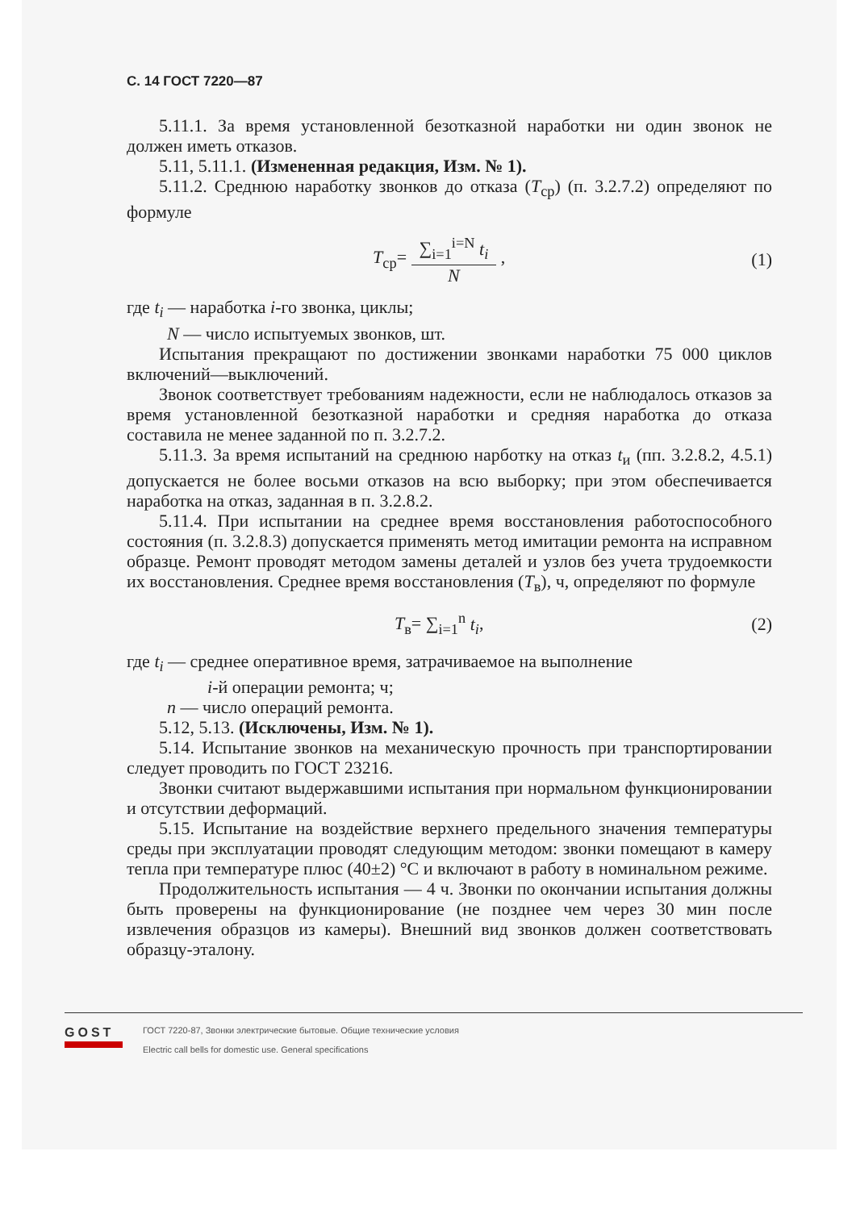С. 14 ГОСТ 7220—87
5.11.1. За время установленной безотказной наработки ни один звонок не должен иметь отказов.
5.11, 5.11.1. (Измененная редакция, Изм. № 1).
5.11.2. Среднюю наработку звонков до отказа (T<sub>ср</sub>) (п. 3.2.7.2) определяют по формуле
T<sub>ср</sub>= ∑<sub>i=1</sub><sup>i=N</sup> t<sub>i</sub> N , (1)
где t<sub>i</sub> — наработка i-го звонка, циклы;
N — число испытуемых звонков, шт.
Испытания прекращают по достижении звонками наработки 75 000 циклов включений—выключений.
Звонок соответствует требованиям надежности, если не наблюдалось отказов за время установленной безотказной наработки и средняя наработка до отказа составила не менее заданной по п. 3.2.7.2.
5.11.3. За время испытаний на среднюю нарботку на отказ t<sub>и</sub> (пп. 3.2.8.2, 4.5.1) допускается не более восьми отказов на всю выборку; при этом обеспечивается наработка на отказ, заданная в п. 3.2.8.2.
5.11.4. При испытании на среднее время восстановления работоспособного состояния (п. 3.2.8.3) допускается применять метод имитации ремонта на исправном образце. Ремонт проводят методом замены деталей и узлов без учета трудоемкости их восстановления. Среднее время восстановления (T<sub>в</sub>), ч, определяют по формуле
T<sub>в</sub>= ∑<sub>i=1</sub><sup>n</sup> t<sub>i</sub>, (2)
где t<sub>i</sub> — среднее оперативное время, затрачиваемое на выполнение
i-й операции ремонта; ч;
n — число операций ремонта.
5.12, 5.13. (Исключены, Изм. № 1).
5.14. Испытание звонков на механическую прочность при транспортировании следует проводить по ГОСТ 23216.
Звонки считают выдержавшими испытания при нормальном функционировании и отсутствии деформаций.
5.15. Испытание на воздействие верхнего предельного значения температуры среды при эксплуатации проводят следующим методом: звонки помещают в камеру тепла при температуре плюс (40±2) °С и включают в работу в номинальном режиме.
Продолжительность испытания — 4 ч. Звонки по окончании испытания должны быть проверены на функционирование (не позднее чем через 30 мин после извлечения образцов из камеры). Внешний вид звонков должен соответствовать образцу-эталону.
GOST
ГОСТ 7220-87, Звонки электрические бытовые. Общие технические условия
Electric call bells for domestic use. General specifications